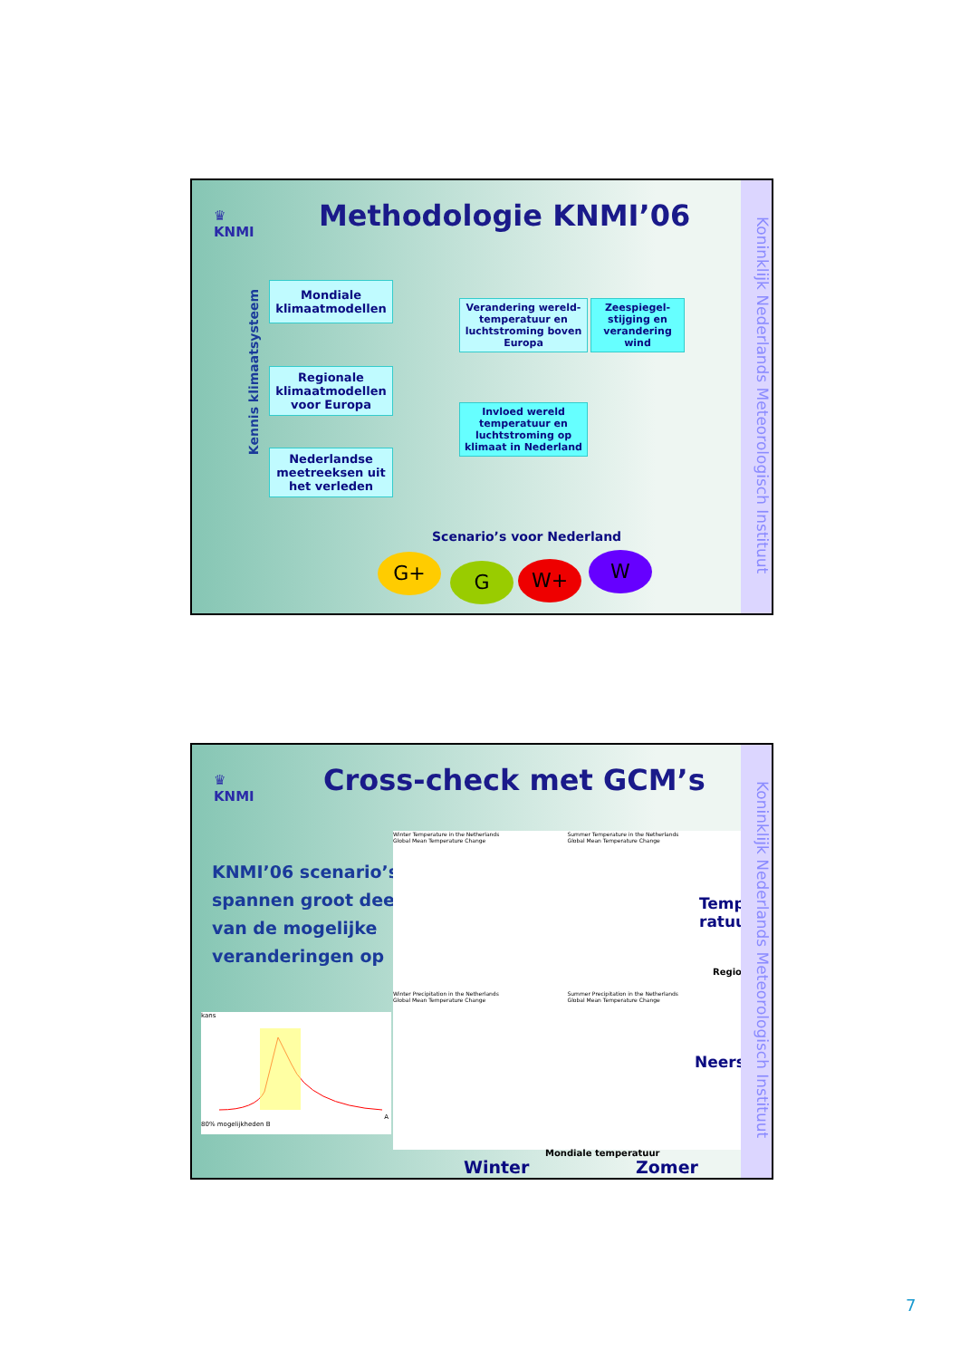♛
KNMI
Methodologie KNMI’06
Kennis klimaatsysteem
Mondiale klimaatmodellen
Regionale klimaatmodellen voor Europa
Nederlandse meetreeksen uit het verleden
Verandering wereld-temperatuur en luchtstroming boven Europa
Zeespiegel-stijging en verandering wind
Invloed wereld temperatuur en luchtstroming op klimaat in Nederland
Scenario’s voor Nederland
G+ G W+ W
Koninklijk Nederlands Meteorologisch Instituut
♛
KNMI
Cross-check met GCM’s
KNMI’06 scenario’s
spannen groot deel
van de mogelijke
veranderingen op
kans A 80% mogelijkheden B
Winter Temperature in the Netherlands
Global Mean Temperature Change
Summer Temperature in the Netherlands
Global Mean Temperature Change
Winter Precipitation in the Netherlands
Global Mean Temperature Change
Summer Precipitation in the Netherlands
Global Mean Temperature Change
Tempe-
ratuur
Regionaal
Neerslag
Mondiale temperatuur
Winter Zomer
Koninklijk Nederlands Meteorologisch Instituut
7